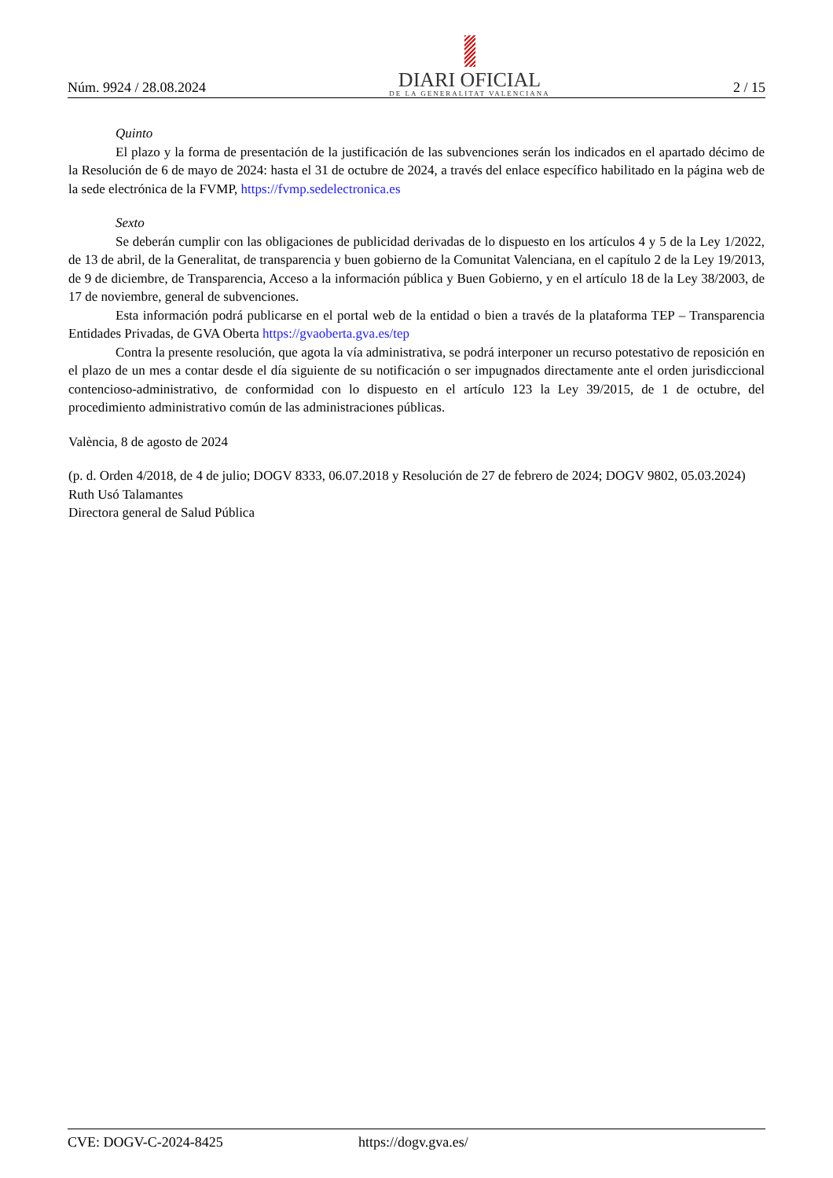Núm. 9924 / 28.08.2024
DIARI OFICIAL
DE LA GENERALITAT VALENCIANA
2 / 15
Quinto
El plazo y la forma de presentación de la justificación de las subvenciones serán los indicados en el apartado décimo de la Resolución de 6 de mayo de 2024: hasta el 31 de octubre de 2024, a través del enlace específico habilitado en la página web de la sede electrónica de la FVMP, https://fvmp.sedelectronica.es
Sexto
Se deberán cumplir con las obligaciones de publicidad derivadas de lo dispuesto en los artículos 4 y 5 de la Ley 1/2022, de 13 de abril, de la Generalitat, de transparencia y buen gobierno de la Comunitat Valenciana, en el capítulo 2 de la Ley 19/2013, de 9 de diciembre, de Transparencia, Acceso a la información pública y Buen Gobierno, y en el artículo 18 de la Ley 38/2003, de 17 de noviembre, general de subvenciones.
Esta información podrá publicarse en el portal web de la entidad o bien a través de la plataforma TEP – Transparencia Entidades Privadas, de GVA Oberta https://gvaoberta.gva.es/tep
Contra la presente resolución, que agota la vía administrativa, se podrá interponer un recurso potestativo de reposición en el plazo de un mes a contar desde el día siguiente de su notificación o ser impugnados directamente ante el orden jurisdiccional contencioso-administrativo, de conformidad con lo dispuesto en el artículo 123 la Ley 39/2015, de 1 de octubre, del procedimiento administrativo común de las administraciones públicas.
València, 8 de agosto de 2024
(p. d. Orden 4/2018, de 4 de julio; DOGV 8333, 06.07.2018 y Resolución de 27 de febrero de 2024; DOGV 9802, 05.03.2024)
Ruth Usó Talamantes
Directora general de Salud Pública
CVE: DOGV-C-2024-8425 https://dogv.gva.es/